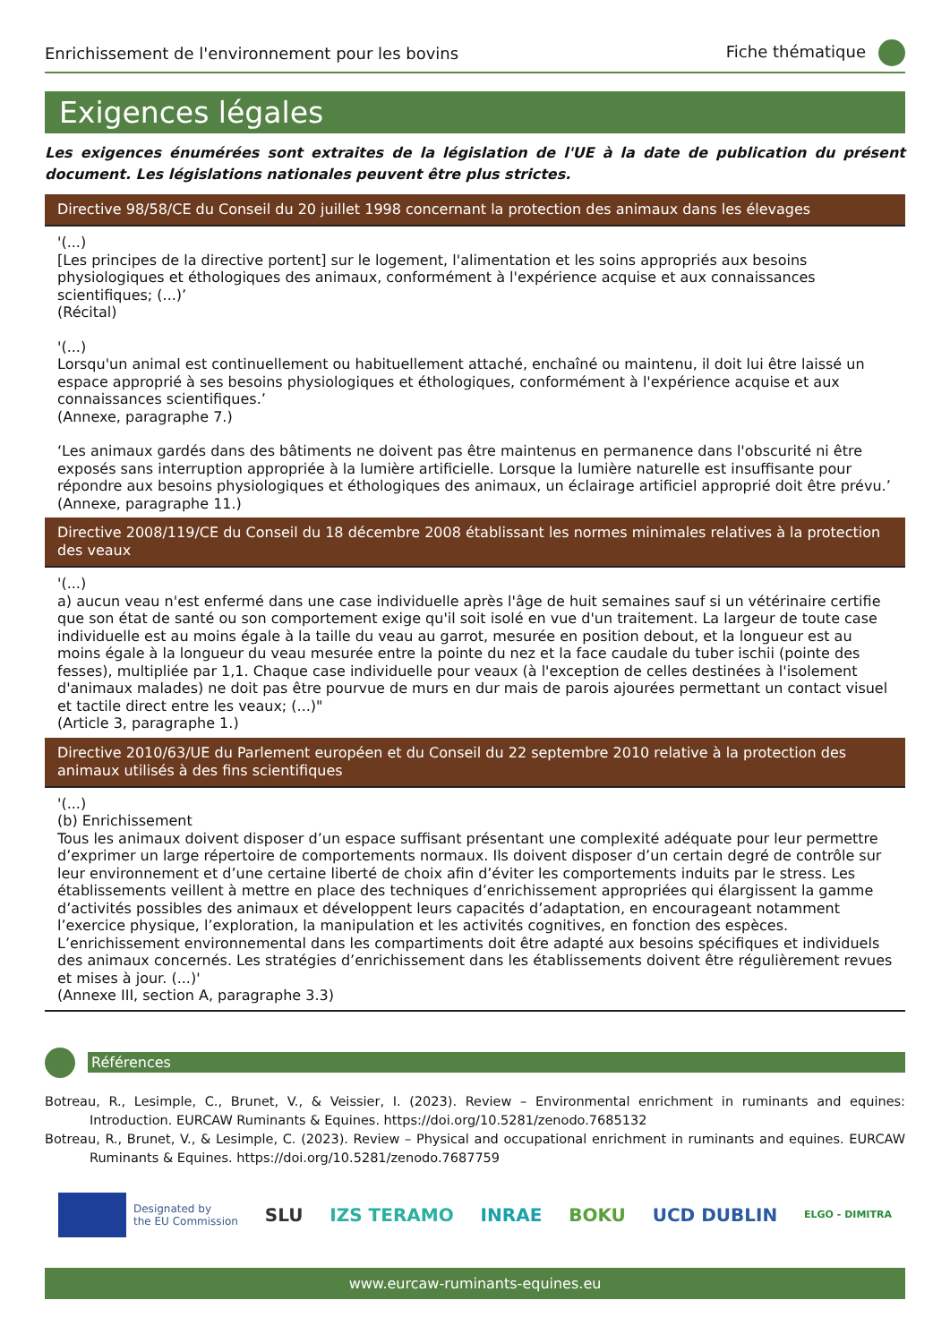Enrichissement de l'environnement pour les bovins Fiche thématique
Exigences légales
Les exigences énumérées sont extraites de la législation de l'UE à la date de publication du présent document. Les législations nationales peuvent être plus strictes.
Directive 98/58/CE du Conseil du 20 juillet 1998 concernant la protection des animaux dans les élevages
'(...)
[Les principes de la directive portent] sur le logement, l'alimentation et les soins appropriés aux besoins physiologiques et éthologiques des animaux, conformément à l'expérience acquise et aux connaissances scientifiques; (...)’
(Récital)
'(...)
Lorsqu'un animal est continuellement ou habituellement attaché, enchaîné ou maintenu, il doit lui être laissé un espace approprié à ses besoins physiologiques et éthologiques, conformément à l'expérience acquise et aux connaissances scientifiques.’
(Annexe, paragraphe 7.)
‘Les animaux gardés dans des bâtiments ne doivent pas être maintenus en permanence dans l'obscurité ni être exposés sans interruption appropriée à la lumière artificielle. Lorsque la lumière naturelle est insuffisante pour répondre aux besoins physiologiques et éthologiques des animaux, un éclairage artificiel approprié doit être prévu.’
(Annexe, paragraphe 11.)
Directive 2008/119/CE du Conseil du 18 décembre 2008 établissant les normes minimales relatives à la protection des veaux
'(...)
a) aucun veau n'est enfermé dans une case individuelle après l'âge de huit semaines sauf si un vétérinaire certifie que son état de santé ou son comportement exige qu'il soit isolé en vue d'un traitement. La largeur de toute case individuelle est au moins égale à la taille du veau au garrot, mesurée en position debout, et la longueur est au moins égale à la longueur du veau mesurée entre la pointe du nez et la face caudale du tuber ischii (pointe des fesses), multipliée par 1,1. Chaque case individuelle pour veaux (à l'exception de celles destinées à l'isolement d'animaux malades) ne doit pas être pourvue de murs en dur mais de parois ajourées permettant un contact visuel et tactile direct entre les veaux; (...)"
(Article 3, paragraphe 1.)
Directive 2010/63/UE du Parlement européen et du Conseil du 22 septembre 2010 relative à la protection des animaux utilisés à des fins scientifiques
'(...)
(b) Enrichissement
Tous les animaux doivent disposer d’un espace suffisant présentant une complexité adéquate pour leur permettre d’exprimer un large répertoire de comportements normaux. Ils doivent disposer d’un certain degré de contrôle sur leur environnement et d’une certaine liberté de choix afin d’éviter les comportements induits par le stress. Les établissements veillent à mettre en place des techniques d’enrichissement appropriées qui élargissent la gamme d’activités possibles des animaux et développent leurs capacités d’adaptation, en encourageant notamment l’exercice physique, l’exploration, la manipulation et les activités cognitives, en fonction des espèces. L’enrichissement environnemental dans les compartiments doit être adapté aux besoins spécifiques et individuels des animaux concernés. Les stratégies d’enrichissement dans les établissements doivent être régulièrement revues et mises à jour. (...)'
(Annexe III, section A, paragraphe 3.3)
Références
Botreau, R., Lesimple, C., Brunet, V., & Veissier, I. (2023). Review – Environmental enrichment in ruminants and equines: Introduction. EURCAW Ruminants & Equines. https://doi.org/10.5281/zenodo.7685132
Botreau, R., Brunet, V., & Lesimple, C. (2023). Review – Physical and occupational enrichment in ruminants and equines. EURCAW Ruminants & Equines. https://doi.org/10.5281/zenodo.7687759
Designated by
the EU Commission
SLU IZS TERAMO INRAE BOKU UCD DUBLIN ELGO - DIMITRA
www.eurcaw-ruminants-equines.eu